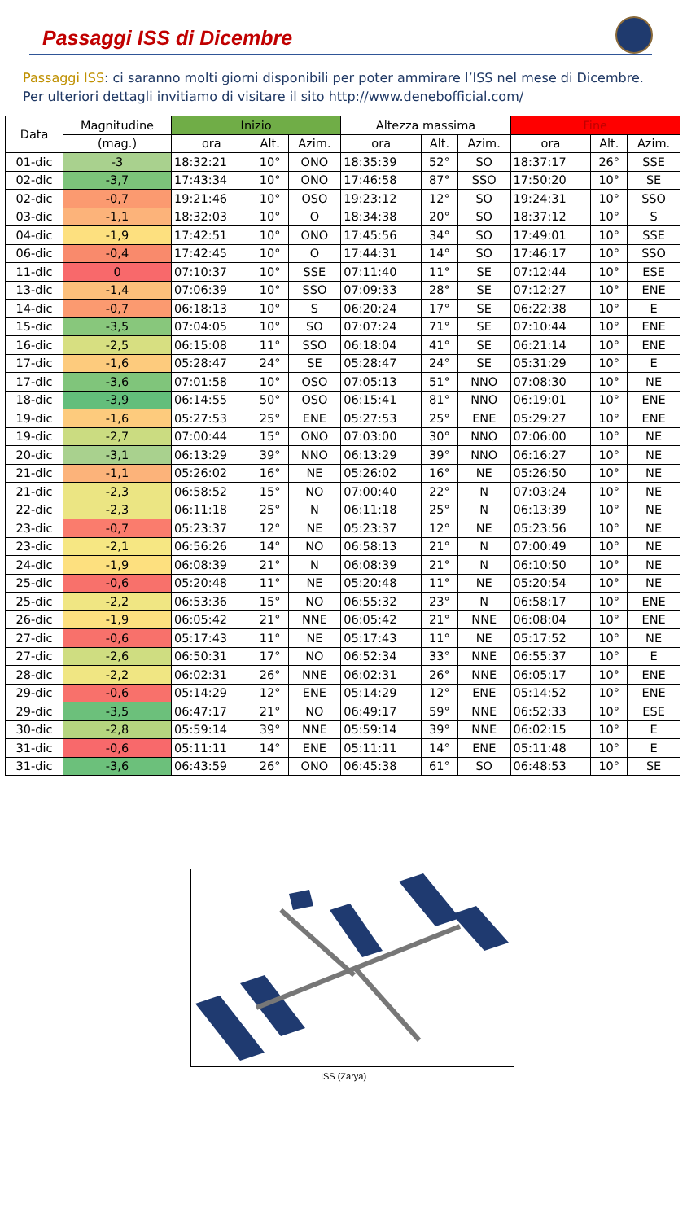Passaggi ISS di Dicembre
Passaggi ISS: ci saranno molti giorni disponibili per poter ammirare l’ISS nel mese di Dicembre.
Per ulteriori dettagli invitiamo di visitare il sito http://www.denebofficial.com/
| Data | Magnitudine | Inizio | | | Altezza massima | | | Fine | | |
| --- | --- | --- | --- | --- | --- | --- | --- | --- | --- | --- |
| | (mag.) | ora | Alt. | Azim. | ora | Alt. | Azim. | ora | Alt. | Azim. |
| 01-dic | -3 | 18:32:21 | 10° | ONO | 18:35:39 | 52° | SO | 18:37:17 | 26° | SSE |
| 02-dic | -3,7 | 17:43:34 | 10° | ONO | 17:46:58 | 87° | SSO | 17:50:20 | 10° | SE |
| 02-dic | -0,7 | 19:21:46 | 10° | OSO | 19:23:12 | 12° | SO | 19:24:31 | 10° | SSO |
| 03-dic | -1,1 | 18:32:03 | 10° | O | 18:34:38 | 20° | SO | 18:37:12 | 10° | S |
| 04-dic | -1,9 | 17:42:51 | 10° | ONO | 17:45:56 | 34° | SO | 17:49:01 | 10° | SSE |
| 06-dic | -0,4 | 17:42:45 | 10° | O | 17:44:31 | 14° | SO | 17:46:17 | 10° | SSO |
| 11-dic | 0 | 07:10:37 | 10° | SSE | 07:11:40 | 11° | SE | 07:12:44 | 10° | ESE |
| 13-dic | -1,4 | 07:06:39 | 10° | SSO | 07:09:33 | 28° | SE | 07:12:27 | 10° | ENE |
| 14-dic | -0,7 | 06:18:13 | 10° | S | 06:20:24 | 17° | SE | 06:22:38 | 10° | E |
| 15-dic | -3,5 | 07:04:05 | 10° | SO | 07:07:24 | 71° | SE | 07:10:44 | 10° | ENE |
| 16-dic | -2,5 | 06:15:08 | 11° | SSO | 06:18:04 | 41° | SE | 06:21:14 | 10° | ENE |
| 17-dic | -1,6 | 05:28:47 | 24° | SE | 05:28:47 | 24° | SE | 05:31:29 | 10° | E |
| 17-dic | -3,6 | 07:01:58 | 10° | OSO | 07:05:13 | 51° | NNO | 07:08:30 | 10° | NE |
| 18-dic | -3,9 | 06:14:55 | 50° | OSO | 06:15:41 | 81° | NNO | 06:19:01 | 10° | ENE |
| 19-dic | -1,6 | 05:27:53 | 25° | ENE | 05:27:53 | 25° | ENE | 05:29:27 | 10° | ENE |
| 19-dic | -2,7 | 07:00:44 | 15° | ONO | 07:03:00 | 30° | NNO | 07:06:00 | 10° | NE |
| 20-dic | -3,1 | 06:13:29 | 39° | NNO | 06:13:29 | 39° | NNO | 06:16:27 | 10° | NE |
| 21-dic | -1,1 | 05:26:02 | 16° | NE | 05:26:02 | 16° | NE | 05:26:50 | 10° | NE |
| 21-dic | -2,3 | 06:58:52 | 15° | NO | 07:00:40 | 22° | N | 07:03:24 | 10° | NE |
| 22-dic | -2,3 | 06:11:18 | 25° | N | 06:11:18 | 25° | N | 06:13:39 | 10° | NE |
| 23-dic | -0,7 | 05:23:37 | 12° | NE | 05:23:37 | 12° | NE | 05:23:56 | 10° | NE |
| 23-dic | -2,1 | 06:56:26 | 14° | NO | 06:58:13 | 21° | N | 07:00:49 | 10° | NE |
| 24-dic | -1,9 | 06:08:39 | 21° | N | 06:08:39 | 21° | N | 06:10:50 | 10° | NE |
| 25-dic | -0,6 | 05:20:48 | 11° | NE | 05:20:48 | 11° | NE | 05:20:54 | 10° | NE |
| 25-dic | -2,2 | 06:53:36 | 15° | NO | 06:55:32 | 23° | N | 06:58:17 | 10° | ENE |
| 26-dic | -1,9 | 06:05:42 | 21° | NNE | 06:05:42 | 21° | NNE | 06:08:04 | 10° | ENE |
| 27-dic | -0,6 | 05:17:43 | 11° | NE | 05:17:43 | 11° | NE | 05:17:52 | 10° | NE |
| 27-dic | -2,6 | 06:50:31 | 17° | NO | 06:52:34 | 33° | NNE | 06:55:37 | 10° | E |
| 28-dic | -2,2 | 06:02:31 | 26° | NNE | 06:02:31 | 26° | NNE | 06:05:17 | 10° | ENE |
| 29-dic | -0,6 | 05:14:29 | 12° | ENE | 05:14:29 | 12° | ENE | 05:14:52 | 10° | ENE |
| 29-dic | -3,5 | 06:47:17 | 21° | NO | 06:49:17 | 59° | NNE | 06:52:33 | 10° | ESE |
| 30-dic | -2,8 | 05:59:14 | 39° | NNE | 05:59:14 | 39° | NNE | 06:02:15 | 10° | E |
| 31-dic | -0,6 | 05:11:11 | 14° | ENE | 05:11:11 | 14° | ENE | 05:11:48 | 10° | E |
| 31-dic | -3,6 | 06:43:59 | 26° | ONO | 06:45:38 | 61° | SO | 06:48:53 | 10° | SE |
ISS (Zarya)